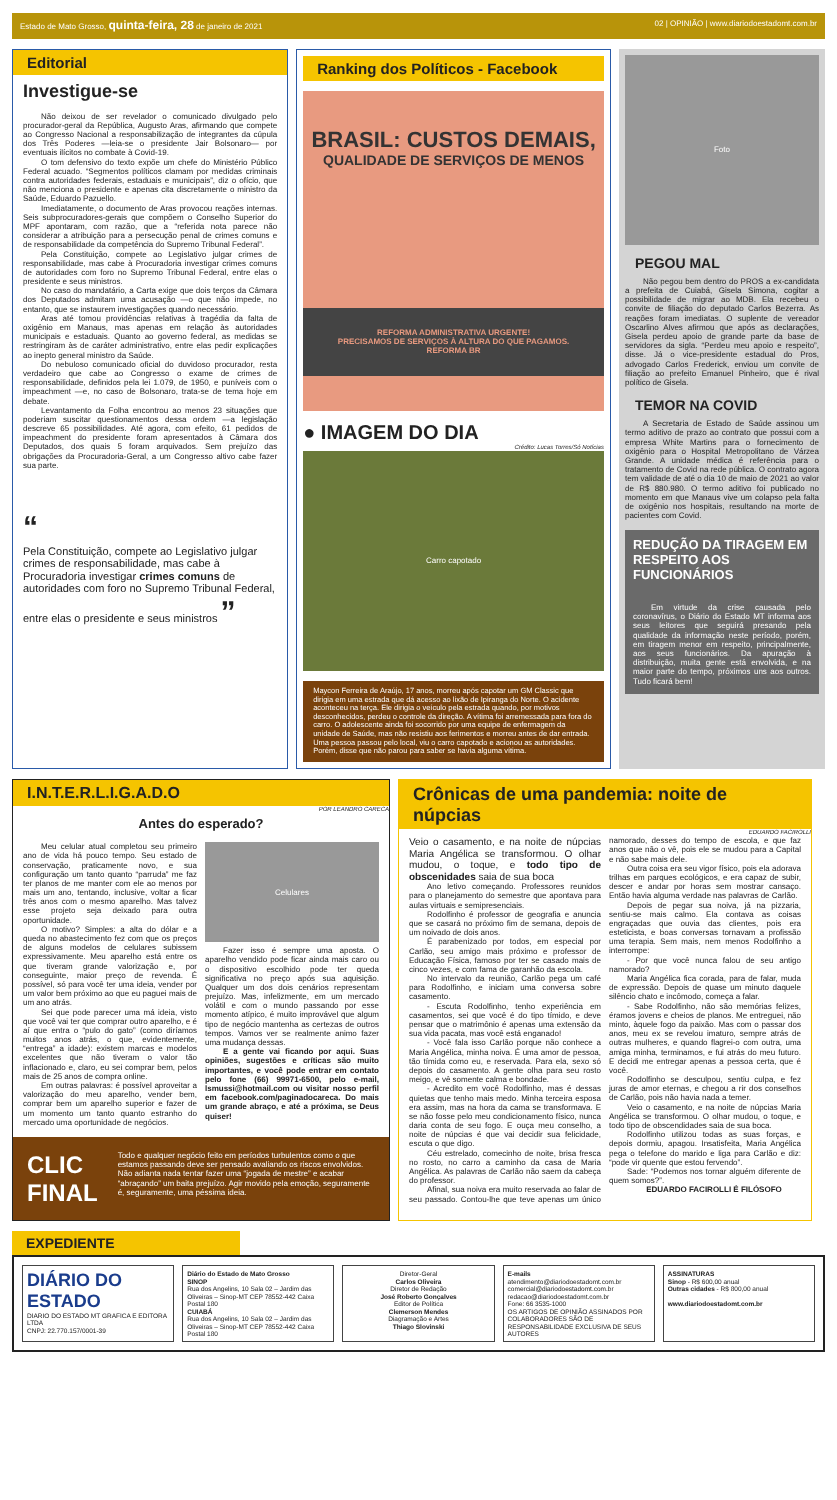Estado de Mato Grosso, quinta-feira, 28 de janeiro de 2021 02 | OPINIÃO | www.diariodoestadomt.com.br
Editorial
Investigue-se
Não deixou de ser revelador o comunicado divulgado pelo procurador-geral da República, Augusto Aras, afirmando que compete ao Congresso Nacional a responsabilização de integrantes da cúpula dos Três Poderes —leia-se o presidente Jair Bolsonaro— por eventuais ilícitos no combate à Covid-19.
O tom defensivo do texto expõe um chefe do Ministério Público Federal acuado. “Segmentos políticos clamam por medidas criminais contra autoridades federais, estaduais e municipais”, diz o ofício, que não menciona o presidente e apenas cita discretamente o ministro da Saúde, Eduardo Pazuello.
Imediatamente, o documento de Aras provocou reações internas. Seis subprocuradores-gerais que compõem o Conselho Superior do MPF apontaram, com razão, que a “referida nota parece não considerar a atribuição para a persecução penal de crimes comuns e de responsabilidade da competência do Supremo Tribunal Federal”.
Pela Constituição, compete ao Legislativo julgar crimes de responsabilidade, mas cabe à Procuradoria investigar crimes comuns de autoridades com foro no Supremo Tribunal Federal, entre elas o presidente e seus ministros.
No caso do mandatário, a Carta exige que dois terços da Câmara dos Deputados admitam uma acusação —o que não impede, no entanto, que se instaurem investigações quando necessário.
Aras até tomou providências relativas à tragédia da falta de oxigênio em Manaus, mas apenas em relação às autoridades municipais e estaduais. Quanto ao governo federal, as medidas se restringiram às de caráter administrativo, entre elas pedir explicações ao inepto general ministro da Saúde.
Do nebuloso comunicado oficial do duvidoso procurador, resta verdadeiro que cabe ao Congresso o exame de crimes de responsabilidade, definidos pela lei 1.079, de 1950, e puníveis com o impeachment —e, no caso de Bolsonaro, trata-se de tema hoje em debate.
Levantamento da Folha encontrou ao menos 23 situações que poderiam suscitar questionamentos dessa ordem —a legislação descreve 65 possibilidades. Até agora, com efeito, 61 pedidos de impeachment do presidente foram apresentados à Câmara dos Deputados, dos quais 5 foram arquivados. Sem prejuízo das obrigações da Procuradoria-Geral, a um Congresso altivo cabe fazer sua parte.
“
Pela Constituição, compete ao Legislativo julgar crimes de responsabilidade, mas cabe à Procuradoria investigar crimes comuns de autoridades com foro no Supremo Tribunal Federal, entre elas o presidente e seus ministros ”
Ranking dos Políticos - Facebook
BRASIL: CUSTOS DEMAIS,
QUALIDADE DE SERVIÇOS DE MENOS
REFORMA ADMINISTRATIVA URGENTE!
PRECISAMOS DE SERVIÇOS À ALTURA DO QUE PAGAMOS.
REFORMA BR
● IMAGEM DO DIA
Crédito: Lucas Torres/Só Notícias
Carro capotado
Maycon Ferreira de Araújo, 17 anos, morreu após capotar um GM Classic que dirigia em uma estrada que dá acesso ao lixão de Ipiranga do Norte. O acidente aconteceu na terça. Ele dirigia o veículo pela estrada quando, por motivos desconhecidos, perdeu o controle da direção. A vítima foi arremessada para fora do carro. O adolescente ainda foi socorrido por uma equipe de enfermagem da unidade de Saúde, mas não resistiu aos ferimentos e morreu antes de dar entrada. Uma pessoa passou pelo local, viu o carro capotado e acionou as autoridades. Porém, disse que não parou para saber se havia alguma vítima.
Foto
PEGOU MAL
Não pegou bem dentro do PROS a ex-candidata a prefeita de Cuiabá, Gisela Simona, cogitar a possibilidade de migrar ao MDB. Ela recebeu o convite de filiação do deputado Carlos Bezerra. As reações foram imediatas. O suplente de vereador Oscarlino Alves afirmou que após as declarações, Gisela perdeu apoio de grande parte da base de servidores da sigla. “Perdeu meu apoio e respeito”, disse. Já o vice-presidente estadual do Pros, advogado Carlos Frederick, enviou um convite de filiação ao prefeito Emanuel Pinheiro, que é rival político de Gisela.
TEMOR NA COVID
A Secretaria de Estado de Saúde assinou um termo aditivo de prazo ao contrato que possui com a empresa White Martins para o fornecimento de oxigênio para o Hospital Metropolitano de Várzea Grande. A unidade médica é referência para o tratamento de Covid na rede pública. O contrato agora tem validade de até o dia 10 de maio de 2021 ao valor de R$ 880.980. O termo aditivo foi publicado no momento em que Manaus vive um colapso pela falta de oxigênio nos hospitais, resultando na morte de pacientes com Covid.
REDUÇÃO DA TIRAGEM EM RESPEITO AOS FUNCIONÁRIOS
Em virtude da crise causada pelo coronavírus, o Diário do Estado MT informa aos seus leitores que seguirá presando pela qualidade da informação neste período, porém, em tiragem menor em respeito, principalmente, aos seus funcionários. Da apuração à distribuição, muita gente está envolvida, e na maior parte do tempo, próximos uns aos outros. Tudo ficará bem!
I.N.T.E.R.L.I.G.A.D.O
POR LEANDRO CARECA
Antes do esperado?
Meu celular atual completou seu primeiro ano de vida há pouco tempo. Seu estado de conservação, praticamente novo, e sua configuração um tanto quanto “parruda” me faz ter planos de me manter com ele ao menos por mais um ano, tentando, inclusive, voltar a ficar três anos com o mesmo aparelho. Mas talvez esse projeto seja deixado para outra oportunidade.
O motivo? Simples: a alta do dólar e a queda no abastecimento fez com que os preços de alguns modelos de celulares subissem expressivamente. Meu aparelho está entre os que tiveram grande valorização e, por conseguinte, maior preço de revenda. É possível, só para você ter uma ideia, vender por um valor bem próximo ao que eu paguei mais de um ano atrás.
Sei que pode parecer uma má ideia, visto que você vai ter que comprar outro aparelho, e é aí que entra o “pulo do gato” (como diríamos muitos anos atrás, o que, evidentemente, “entrega” a idade): existem marcas e modelos excelentes que não tiveram o valor tão inflacionado e, claro, eu sei comprar bem, pelos mais de 25 anos de compra online.
Em outras palavras: é possível aproveitar a valorização do meu aparelho, vender bem, comprar bem um aparelho superior e fazer de um momento um tanto quanto estranho do mercado uma oportunidade de negócios.
Celulares
Fazer isso é sempre uma aposta. O aparelho vendido pode ficar ainda mais caro ou o dispositivo escolhido pode ter queda significativa no preço após sua aquisição. Qualquer um dos dois cenários representam prejuízo. Mas, infelizmente, em um mercado volátil e com o mundo passando por esse momento atípico, é muito improvável que algum tipo de negócio mantenha as certezas de outros tempos. Vamos ver se realmente animo fazer uma mudança dessas.
E a gente vai ficando por aqui. Suas opiniões, sugestões e críticas são muito importantes, e você pode entrar em contato pelo fone (66) 99971-6500, pelo e-mail, lsmussi@hotmail.com ou visitar nosso perfil em facebook.com/paginadocareca. Do mais um grande abraço, e até a próxima, se Deus quiser!
CLIC
FINAL Todo e qualquer negócio feito em períodos turbulentos como o que estamos passando deve ser pensado avaliando os riscos envolvidos. Não adianta nada tentar fazer uma “jogada de mestre” e acabar “abraçando” um baita prejuízo. Agir movido pela emoção, seguramente é, seguramente, uma péssima ideia.
Crônicas de uma pandemia: noite de núpcias
EDUARDO FACIROLLI
Veio o casamento, e na noite de núpcias Maria Angélica se transformou. O olhar mudou, o toque, e todo tipo de obscenidades saia de sua boca
Ano letivo começando. Professores reunidos para o planejamento do semestre que apontava para aulas virtuais e semipresenciais.
Rodolfinho é professor de geografia e anuncia que se casará no próximo fim de semana, depois de um noivado de dois anos.
É parabenizado por todos, em especial por Carlão, seu amigo mais próximo e professor de Educação Física, famoso por ter se casado mais de cinco vezes, e com fama de garanhão da escola.
No intervalo da reunião, Carlão pega um café para Rodolfinho, e iniciam uma conversa sobre casamento.
- Escuta Rodolfinho, tenho experiência em casamentos, sei que você é do tipo tímido, e deve pensar que o matrimônio é apenas uma extensão da sua vida pacata, mas você está enganado!
- Você fala isso Carlão porque não conhece a Maria Angélica, minha noiva. É uma amor de pessoa, tão tímida como eu, e reservada. Para ela, sexo só depois do casamento. A gente olha para seu rosto meigo, e vê somente calma e bondade.
- Acredito em você Rodolfinho, mas é dessas quietas que tenho mais medo. Minha terceira esposa era assim, mas na hora da cama se transformava. E se não fosse pelo meu condicionamento físico, nunca daria conta de seu fogo. E ouça meu conselho, a noite de núpcias é que vai decidir sua felicidade, escuta o que digo.
Céu estrelado, comecinho de noite, brisa fresca no rosto, no carro a caminho da casa de Maria Angélica. As palavras de Carlão não saem da cabeça do professor.
Afinal, sua noiva era muito reservada ao falar de seu passado. Contou-lhe que teve apenas um único namorado, desses do tempo de escola, e que faz anos que não o vê, pois ele se mudou para a Capital e não sabe mais dele.
Outra coisa era seu vigor físico, pois ela adorava trilhas em parques ecológicos, e era capaz de subir, descer e andar por horas sem mostrar cansaço. Então havia alguma verdade nas palavras de Carlão.
Depois de pegar sua noiva, já na pizzaria, sentiu-se mais calmo. Ela contava as coisas engraçadas que ouvia das clientes, pois era esteticista, e boas conversas tornavam a profissão uma terapia. Sem mais, nem menos Rodolfinho a interrompe:
- Por que você nunca falou de seu antigo namorado?
Maria Angélica fica corada, para de falar, muda de expressão. Depois de quase um minuto daquele silêncio chato e incômodo, começa a falar.
- Sabe Rodolfinho, não são memórias felizes, éramos jovens e cheios de planos. Me entreguei, não minto, àquele fogo da paixão. Mas com o passar dos anos, meu ex se revelou imaturo, sempre atrás de outras mulheres, e quando flagrei-o com outra, uma amiga minha, terminamos, e fui atrás do meu futuro. E decidi me entregar apenas a pessoa certa, que é você.
Rodolfinho se desculpou, sentiu culpa, e fez juras de amor eternas, e chegou a rir dos conselhos de Carlão, pois não havia nada a temer.
Veio o casamento, e na noite de núpcias Maria Angélica se transformou. O olhar mudou, o toque, e todo tipo de obscendidades saia de sua boca.
Rodolfinho utilizou todas as suas forças, e depois dormiu, apagou. Insatisfeita, Maria Angélica pega o telefone do marido e liga para Carlão e diz: “pode vir quente que estou fervendo”.
Sade: “Podemos nos tornar alguém diferente de quem somos?”.
EDUARDO FACIROLLI É FILÓSOFO
EXPEDIENTE
DIÁRIO DO ESTADO
DIARIO DO ESTADO MT GRAFICA E EDITORA LTDA
CNPJ: 22.770.157/0001-39
Diário do Estado de Mato Grosso
SINOP
Rua dos Angelins, 10 Sala 02 – Jardim das Oliveiras – Sinop-MT CEP 78552-442 Caixa Postal 180
CUIABÁ
Rua dos Angelins, 10 Sala 02 – Jardim das Oliveiras – Sinop-MT CEP 78552-442 Caixa Postal 180
Diretor-Geral
Carlos Oliveira
Diretor de Redação
José Roberto Gonçalves
Editor de Política
Clemerson Mendes
Diagramação e Artes
Thiago Slovinski
E-mails
atendimento@diariodoestadomt.com.br
comercial@diariodoestadomt.com.br
redacao@diariodoestadomt.com.br
Fone: 66 3535-1000
OS ARTIGOS DE OPINIÃO ASSINADOS POR COLABORADORES SÃO DE RESPONSABILIDADE EXCLUSIVA DE SEUS AUTORES
ASSINATURAS
Sinop - R$ 600,00 anual
Outras cidades - R$ 800,00 anual
www.diariodoestadomt.com.br